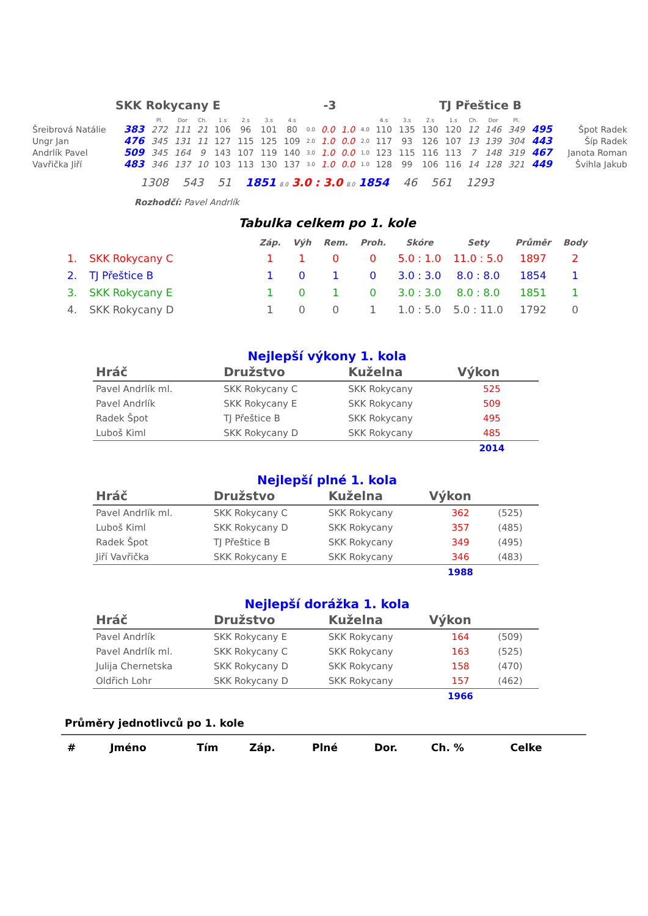| SKK Rokycany E | -3 | TJ Přeštice B |
| | | Pl. | Dor | Ch. | 1.s | 2.s | 3.s | 4.s | | | | | 4.s | 3.s | 2.s | 1.s | Ch. | Dor | Pl. | | |
| Šreibrová Natálie | 383 | 272 | 111 | 21 | 106 | 96 | 101 | 80 | 0.0 | 0.0 | 1.0 | 4.0 | 110 | 135 | 130 | 120 | 12 | 146 | 349 | 495 | Špot Radek |
| Ungr Jan | 476 | 345 | 131 | 11 | 127 | 115 | 125 | 109 | 2.0 | 1.0 | 0.0 | 2.0 | 117 | 93 | 126 | 107 | 13 | 139 | 304 | 443 | Šíp Radek |
| Andrlík Pavel | 509 | 345 | 164 | 9 | 143 | 107 | 119 | 140 | 3.0 | 1.0 | 0.0 | 1.0 | 123 | 115 | 116 | 113 | 7 | 148 | 319 | 467 | Janota Roman |
| Vavřička Jiří | 483 | 346 | 137 | 10 | 103 | 113 | 130 | 137 | 3.0 | 1.0 | 0.0 | 1.0 | 128 | 99 | 106 | 116 | 14 | 128 | 321 | 449 | Švihla Jakub |
1308 543 51 1851 8.0 3.0 : 3.0 8.0 1854 46 561 1293
Rozhodčí: Pavel Andrlík
Tabulka celkem po 1. kole
| | | Záp. | Výh | Rem. | Proh. | Skóre | Sety | Průměr | Body |
| 1. | SKK Rokycany C | 1 | 1 | 0 | 0 | 5.0 : 1.0 | 11.0 : 5.0 | 1897 | 2 |
| 2. | TJ Přeštice B | 1 | 0 | 1 | 0 | 3.0 : 3.0 | 8.0 : 8.0 | 1854 | 1 |
| 3. | SKK Rokycany E | 1 | 0 | 1 | 0 | 3.0 : 3.0 | 8.0 : 8.0 | 1851 | 1 |
| 4. | SKK Rokycany D | 1 | 0 | 0 | 1 | 1.0 : 5.0 | 5.0 : 11.0 | 1792 | 0 |
Nejlepší výkony 1. kola
| Hráč | Družstvo | Kuželna | Výkon | |
| --- | --- | --- | --- | --- |
| Pavel Andrlík ml. | SKK Rokycany C | SKK Rokycany | 525 | |
| Pavel Andrlík | SKK Rokycany E | SKK Rokycany | 509 | |
| Radek Špot | TJ Přeštice B | SKK Rokycany | 495 | |
| Luboš Kiml | SKK Rokycany D | SKK Rokycany | 485 | |
| | | | 2014 | |
Nejlepší plné 1. kola
| Hráč | Družstvo | Kuželna | Výkon | |
| --- | --- | --- | --- | --- |
| Pavel Andrlík ml. | SKK Rokycany C | SKK Rokycany | 362 | (525) |
| Luboš Kiml | SKK Rokycany D | SKK Rokycany | 357 | (485) |
| Radek Špot | TJ Přeštice B | SKK Rokycany | 349 | (495) |
| Jiří Vavřička | SKK Rokycany E | SKK Rokycany | 346 | (483) |
| | | | 1988 | |
Nejlepší dorážka 1. kola
| Hráč | Družstvo | Kuželna | Výkon | |
| --- | --- | --- | --- | --- |
| Pavel Andrlík | SKK Rokycany E | SKK Rokycany | 164 | (509) |
| Pavel Andrlík ml. | SKK Rokycany C | SKK Rokycany | 163 | (525) |
| Julija Chernetska | SKK Rokycany D | SKK Rokycany | 158 | (470) |
| Oldřich Lohr | SKK Rokycany D | SKK Rokycany | 157 | (462) |
| | | | 1966 | |
Průměry jednotlivců po 1. kole
| # | Jméno | Tím | Záp. | Plné | Dor. | Ch. % | Celke |